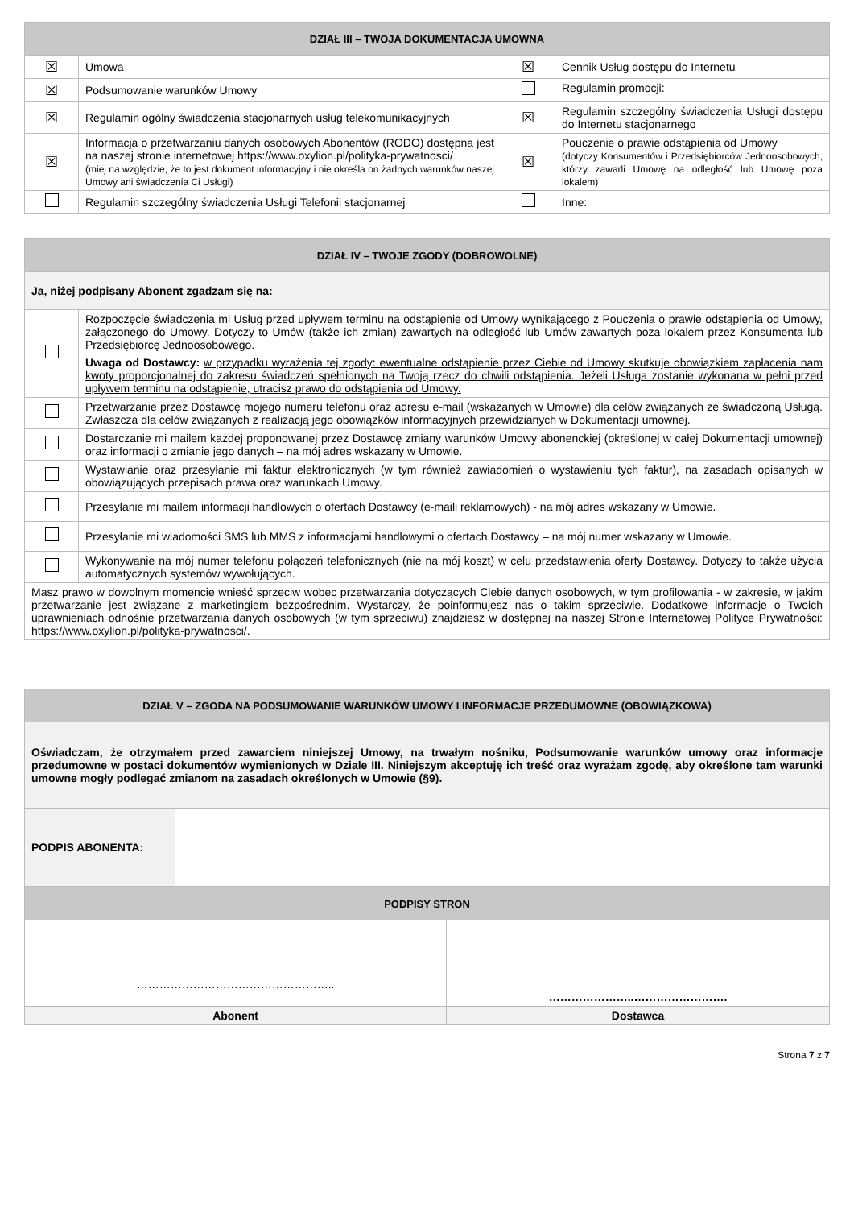| DZIAŁ III – TWOJA DOKUMENTACJA UMOWNA | | | |
| --- | --- | --- | --- |
| ☒ | Umowa | ☒ | Cennik Usług dostępu do Internetu |
| ☒ | Podsumowanie warunków Umowy | | Regulamin promocji: |
| ☒ | Regulamin ogólny świadczenia stacjonarnych usług telekomunikacyjnych | ☒ | Regulamin szczególny świadczenia Usługi dostępu do Internetu stacjonarnego |
| ☒ | Informacja o przetwarzaniu danych osobowych Abonentów (RODO) dostępna jest na naszej stronie internetowej https://www.oxylion.pl/polityka-prywatnosci/ (miej na względzie, że to jest dokument informacyjny i nie określa on żadnych warunków naszej Umowy ani świadczenia Ci Usługi) | ☒ | Pouczenie o prawie odstąpienia od Umowy (dotyczy Konsumentów i Przedsiębiorców Jednoosobowych, którzy zawarli Umowę na odległość lub Umowę poza lokalem) |
| | Regulamin szczególny świadczenia Usługi Telefonii stacjonarnej | | Inne: |
| DZIAŁ IV – TWOJE ZGODY (DOBROWOLNE) | |
| --- | --- |
| Ja, niżej podpisany Abonent zgadzam się na: | |
| | Rozpoczęcie świadczenia mi Usług przed upływem terminu na odstąpienie od Umowy wynikającego z Pouczenia o prawie odstąpienia od Umowy, załączonego do Umowy. Dotyczy to Umów (także ich zmian) zawartych na odległość lub Umów zawartych poza lokalem przez Konsumenta lub Przedsiębiorcę Jednoosobowego. Uwaga od Dostawcy: w przypadku wyrażenia tej zgody: ewentualne odstąpienie przez Ciebie od Umowy skutkuje obowiązkiem zapłacenia nam kwoty proporcjonalnej do zakresu świadczeń spełnionych na Twoją rzecz do chwili odstąpienia. Jeżeli Usługa zostanie wykonana w pełni przed upływem terminu na odstąpienie, utracisz prawo do odstąpienia od Umowy. |
| | Przetwarzanie przez Dostawcę mojego numeru telefonu oraz adresu e-mail (wskazanych w Umowie) dla celów związanych ze świadczoną Usługą. Zwłaszcza dla celów związanych z realizacją jego obowiązków informacyjnych przewidzianych w Dokumentacji umownej. |
| | Dostarczanie mi mailem każdej proponowanej przez Dostawcę zmiany warunków Umowy abonenckiej (określonej w całej Dokumentacji umownej) oraz informacji o zmianie jego danych – na mój adres wskazany w Umowie. |
| | Wystawianie oraz przesyłanie mi faktur elektronicznych (w tym również zawiadomień o wystawieniu tych faktur), na zasadach opisanych w obowiązujących przepisach prawa oraz warunkach Umowy. |
| | Przesyłanie mi mailem informacji handlowych o ofertach Dostawcy (e-maili reklamowych) - na mój adres wskazany w Umowie. |
| | Przesyłanie mi wiadomości SMS lub MMS z informacjami handlowymi o ofertach Dostawcy – na mój numer wskazany w Umowie. |
| | Wykonywanie na mój numer telefonu połączeń telefonicznych (nie na mój koszt) w celu przedstawienia oferty Dostawcy. Dotyczy to także użycia automatycznych systemów wywołujących. |
| Masz prawo w dowolnym momencie wnieść sprzeciw wobec przetwarzania dotyczących Ciebie danych osobowych, w tym profilowania - w zakresie, w jakim przetwarzanie jest związane z marketingiem bezpośrednim. Wystarczy, że poinformujesz nas o takim sprzeciwie. Dodatkowe informacje o Twoich uprawnieniach odnośnie przetwarzania danych osobowych (w tym sprzeciwu) znajdziesz w dostępnej na naszej Stronie Internetowej Polityce Prywatności: https://www.oxylion.pl/polityka-prywatnosci/. | |
| DZIAŁ V – ZGODA NA PODSUMOWANIE WARUNKÓW UMOWY I INFORMACJE PRZEDUMOWNE (OBOWIĄZKOWA) | |
| --- | --- |
| Oświadczam, że otrzymałem przed zawarciem niniejszej Umowy, na trwałym nośniku, Podsumowanie warunków umowy oraz informacje przedumowne w postaci dokumentów wymienionych w Dziale III. Niniejszym akceptuję ich treść oraz wyrażam zgodę, aby określone tam warunki umowne mogły podlegać zmianom na zasadach określonych w Umowie (§9). | |
| PODPIS ABONENTA: | |
| PODPISY STRON | |
| --- | --- |
| …………………………………………….. | …………………..……………………. |
| Abonent | Dostawca |
Strona 7 z 7